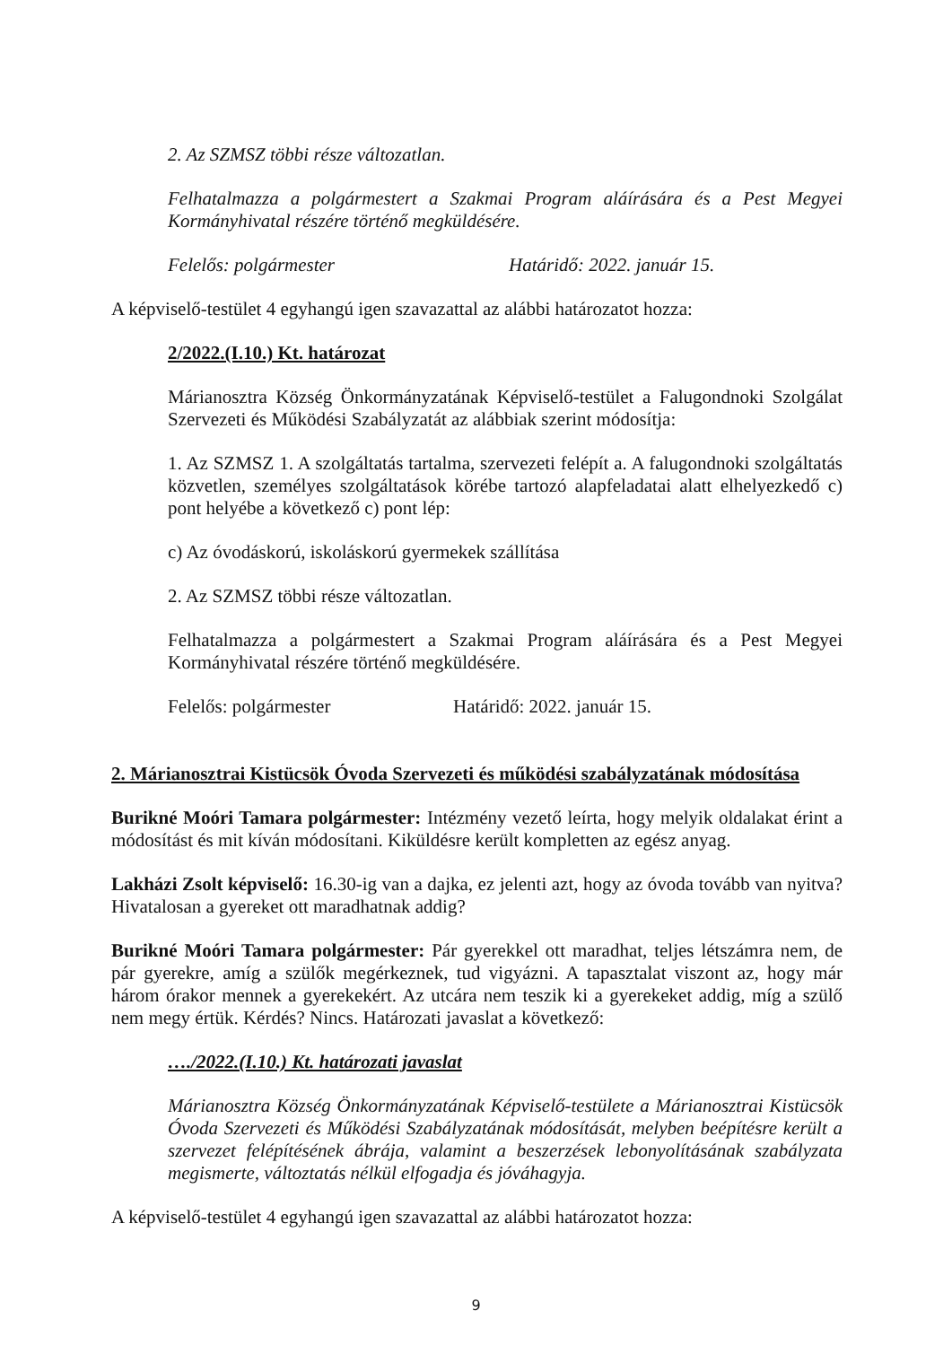2. Az SZMSZ többi része változatlan.
Felhatalmazza a polgármestert a Szakmai Program aláírására és a Pest Megyei Kormányhivatal részére történő megküldésére.
Felelős: polgármester Határidő: 2022. január 15.
A képviselő-testület 4 egyhangú igen szavazattal az alábbi határozatot hozza:
2/2022.(I.10.) Kt. határozat
Márianosztra Község Önkormányzatának Képviselő-testület a Falugondnoki Szolgálat Szervezeti és Működési Szabályzatát az alábbiak szerint módosítja:
1. Az SZMSZ 1. A szolgáltatás tartalma, szervezeti felépít a. A falugondnoki szolgáltatás közvetlen, személyes szolgáltatások körébe tartozó alapfeladatai alatt elhelyezkedő c) pont helyébe a következő c) pont lép:
c) Az óvodáskorú, iskoláskorú gyermekek szállítása
2. Az SZMSZ többi része változatlan.
Felhatalmazza a polgármestert a Szakmai Program aláírására és a Pest Megyei Kormányhivatal részére történő megküldésére.
Felelős: polgármester Határidő: 2022. január 15.
2. Márianosztrai Kistücsök Óvoda Szervezeti és működési szabályzatának módosítása
Burikné Moóri Tamara polgármester: Intézmény vezető leírta, hogy melyik oldalakat érint a módosítást és mit kíván módosítani. Kiküldésre került kompletten az egész anyag.
Lakházi Zsolt képviselő: 16.30-ig van a dajka, ez jelenti azt, hogy az óvoda tovább van nyitva? Hivatalosan a gyereket ott maradhatnak addig?
Burikné Moóri Tamara polgármester: Pár gyerekkel ott maradhat, teljes létszámra nem, de pár gyerekre, amíg a szülők megérkeznek, tud vigyázni. A tapasztalat viszont az, hogy már három órakor mennek a gyerekekért. Az utcára nem teszik ki a gyerekeket addig, míg a szülő nem megy értük. Kérdés? Nincs. Határozati javaslat a következő:
…./2022.(I.10.) Kt. határozati javaslat
Márianosztra Község Önkormányzatának Képviselő-testülete a Márianosztrai Kistücsök Óvoda Szervezeti és Működési Szabályzatának módosítását, melyben beépítésre került a szervezet felépítésének ábrája, valamint a beszerzések lebonyolításának szabályzata megismerte, változtatás nélkül elfogadja és jóváhagyja.
A képviselő-testület 4 egyhangú igen szavazattal az alábbi határozatot hozza:
9